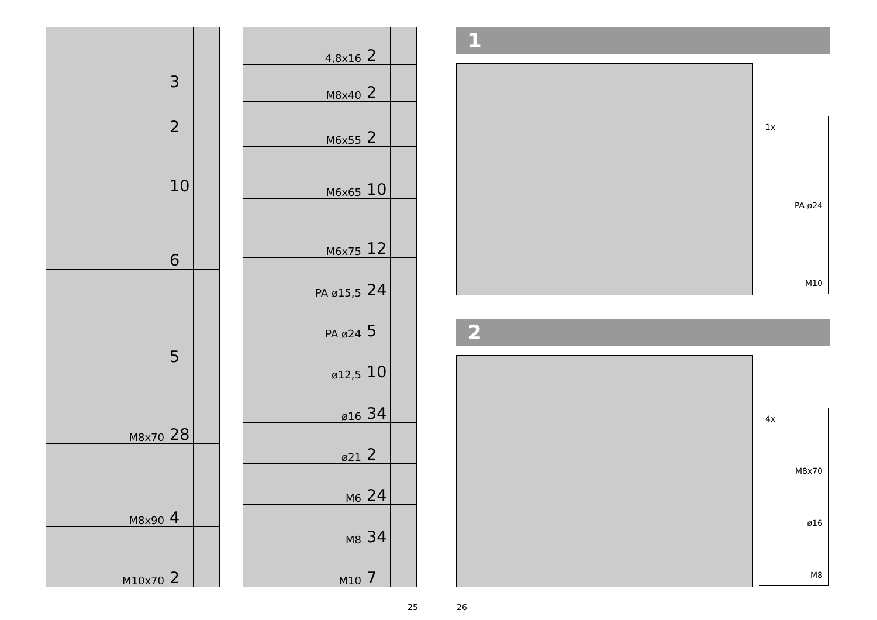| | 3 | |
| | 2 | |
| | 10 | |
| | 6 | |
| | 5 | |
| M8x70 | 28 | |
| M8x90 | 4 | |
| M10x70 | 2 | |
| 4,8x16 | 2 | |
| M8x40 | 2 | |
| M6x55 | 2 | |
| M6x65 | 10 | |
| M6x75 | 12 | |
| PA ø15,5 | 24 | |
| PA ø24 | 5 | |
| ø12,5 | 10 | |
| ø16 | 34 | |
| ø21 | 2 | |
| M6 | 24 | |
| M8 | 34 | |
| M10 | 7 | |
1
1x
PA ø24
M10
2
4x
M8x70
ø16
M8
25 26